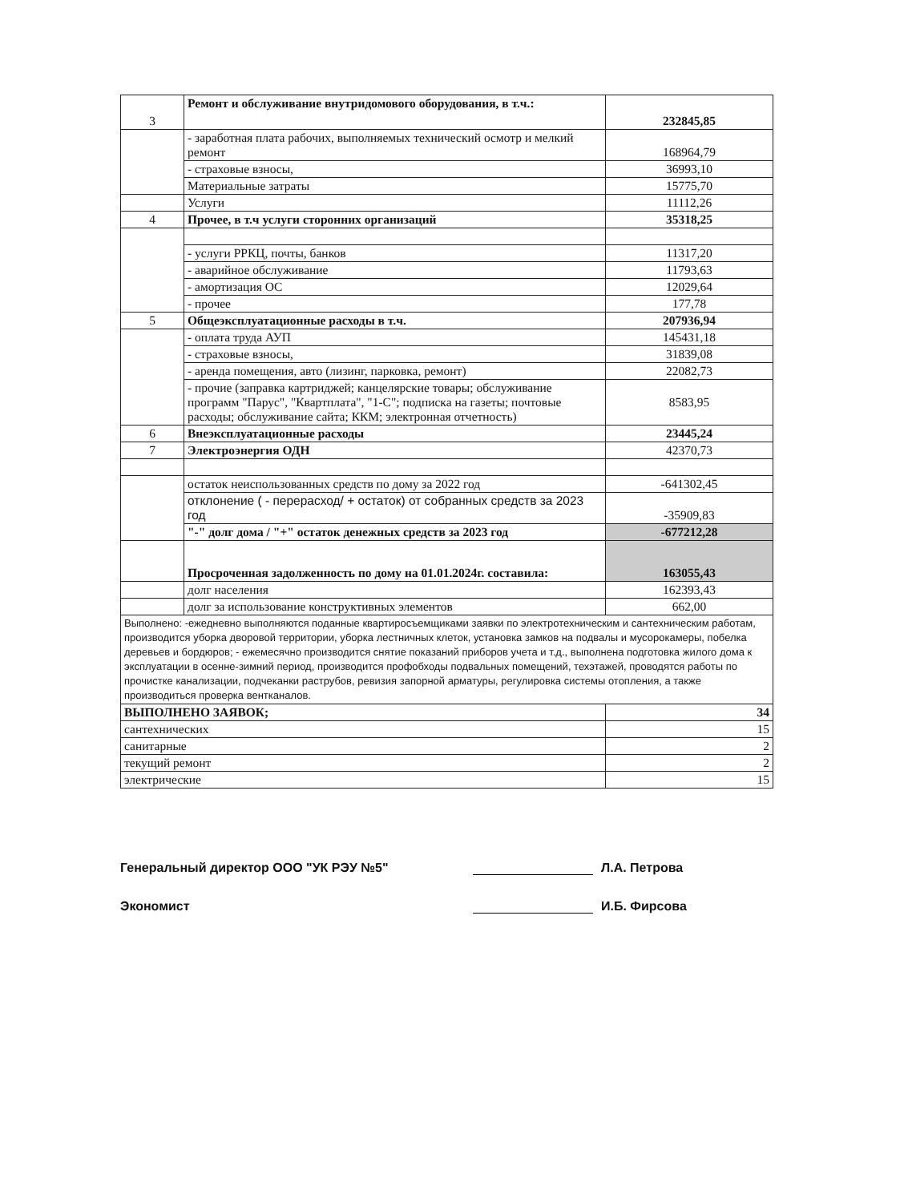| 3 | Ремонт и обслуживание внутридомового оборудования, в т.ч.: | 232845,85 |
| | - заработная плата рабочих, выполняемых технический осмотр и мелкий ремонт | 168964,79 |
| | - страховые взносы, | 36993,10 |
| | Материальные затраты | 15775,70 |
| | Услуги | 11112,26 |
| 4 | Прочее, в т.ч услуги сторонних организаций | 35318,25 |
| | - услуги РРКЦ, почты, банков | 11317,20 |
| | - аварийное обслуживание | 11793,63 |
| | - амортизация ОС | 12029,64 |
| | - прочее | 177,78 |
| 5 | Общеэксплуатационные расходы в т.ч. | 207936,94 |
| | - оплата труда АУП | 145431,18 |
| | - страховые взносы, | 31839,08 |
| | - аренда помещения, авто (лизинг, парковка, ремонт) | 22082,73 |
| | - прочие (заправка картриджей; канцелярские товары; обслуживание программ "Парус", "Квартплата", "1-С"; подписка на газеты; почтовые расходы; обслуживание сайта; ККМ; электронная отчетность) | 8583,95 |
| 6 | Внеэксплуатационные расходы | 23445,24 |
| 7 | Электроэнергия ОДН | 42370,73 |
| | остаток неиспользованных средств по дому за 2022 год | -641302,45 |
| | отклонение ( - перерасход/ + остаток) от собранных средств за 2023 год | -35909,83 |
| | "-" долг дома / "+" остаток денежных средств за 2023 год | -677212,28 |
| | Просроченная задолженность по дому на 01.01.2024г. составила: | 163055,43 |
| | долг населения | 162393,43 |
| | долг за использование конструктивных элементов | 662,00 |
| Выполнено: -ежедневно выполняются поданные квартиросъемщиками заявки по электротехническим и сантехническим работам, производится уборка дворовой территории, уборка лестничных клеток, установка замков на подвалы и мусорокамеры, побелка деревьев и бордюров; - ежемесячно производится снятие показаний приборов учета и т.д., выполнена подготовка жилого дома к эксплуатации в осенне-зимний период, производится профобходы подвальных помещений, техэтажей, проводятся работы по прочистке канализации, подчеканки раструбов, ревизия запорной арматуры, регулировка системы отопления, а также производиться проверка вентканалов. | | |
| ВЫПОЛНЕНО ЗАЯВОК; | | 34 |
| сантехнических | | 15 |
| санитарные | | 2 |
| текущий ремонт | | 2 |
| электрические | | 15 |
Генеральный директор ООО "УК РЭУ №5" Л.А. Петрова
Экономист И.Б. Фирсова